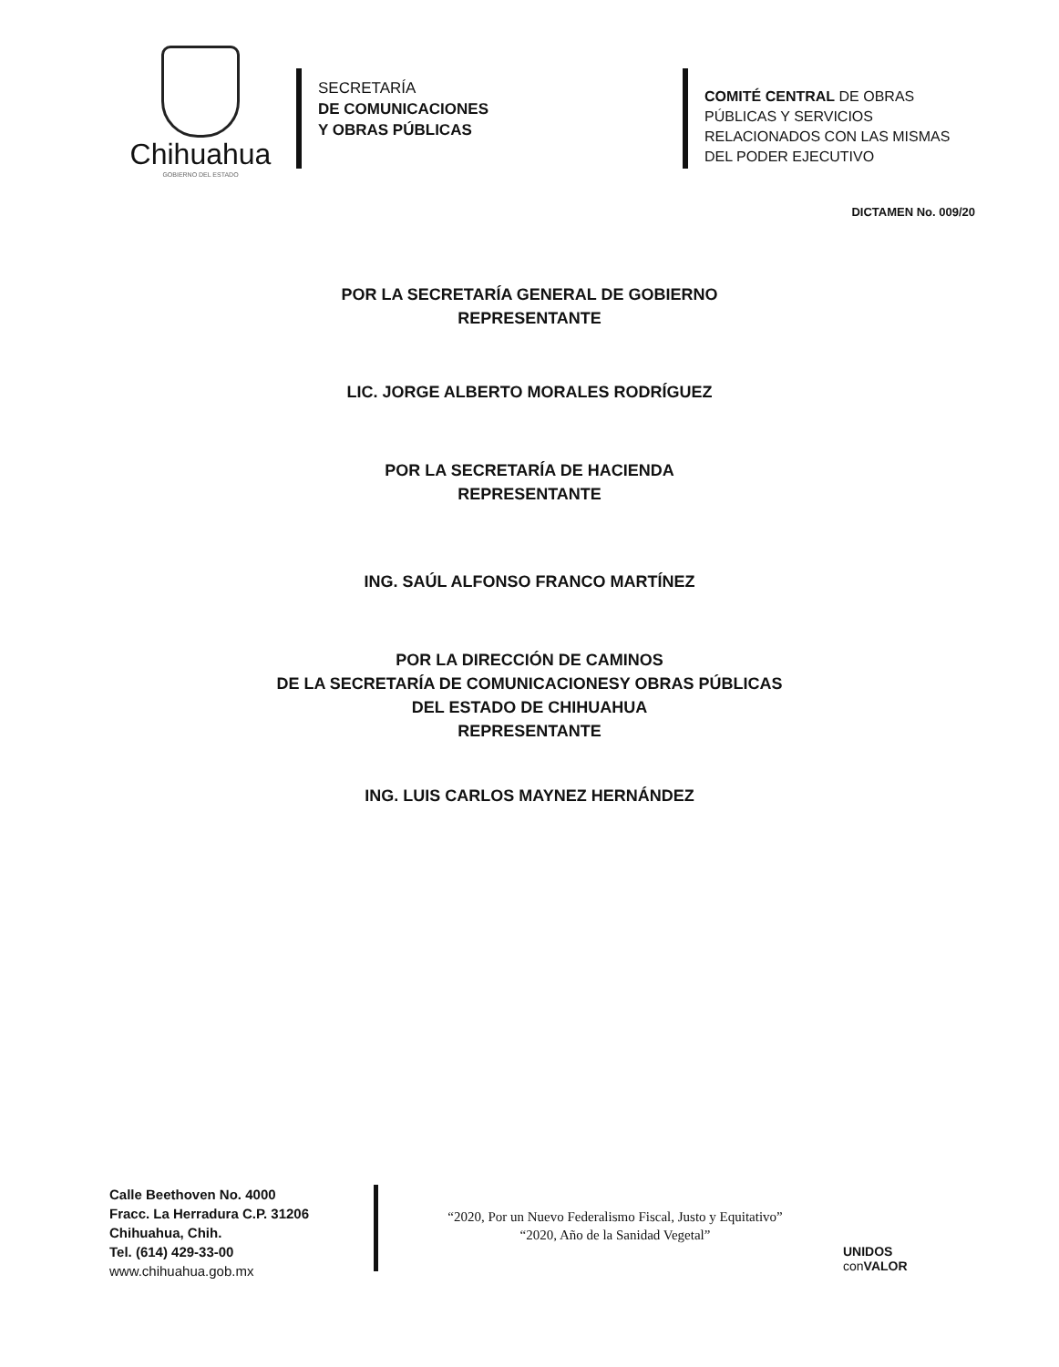Chihuahua
GOBIERNO DEL ESTADO
SECRETARÍA
DE COMUNICACIONES
Y OBRAS PÚBLICAS
COMITÉ CENTRAL DE OBRAS
PÚBLICAS Y SERVICIOS
RELACIONADOS CON LAS MISMAS
DEL PODER EJECUTIVO
DICTAMEN No. 009/20
POR LA SECRETARÍA GENERAL DE GOBIERNO
REPRESENTANTE
LIC. JORGE ALBERTO MORALES RODRÍGUEZ
POR LA SECRETARÍA DE HACIENDA
REPRESENTANTE
ING. SAÚL ALFONSO FRANCO MARTÍNEZ
POR LA DIRECCIÓN DE CAMINOS
DE LA SECRETARÍA DE COMUNICACIONESY OBRAS PÚBLICAS
DEL ESTADO DE CHIHUAHUA
REPRESENTANTE
ING. LUIS CARLOS MAYNEZ HERNÁNDEZ
Calle Beethoven No. 4000
Fracc. La Herradura C.P. 31206
Chihuahua, Chih.
Tel. (614) 429-33-00
www.chihuahua.gob.mx
“2020, Por un Nuevo Federalismo Fiscal, Justo y Equitativo”
“2020, Año de la Sanidad Vegetal”
UNIDOS
con VALOR